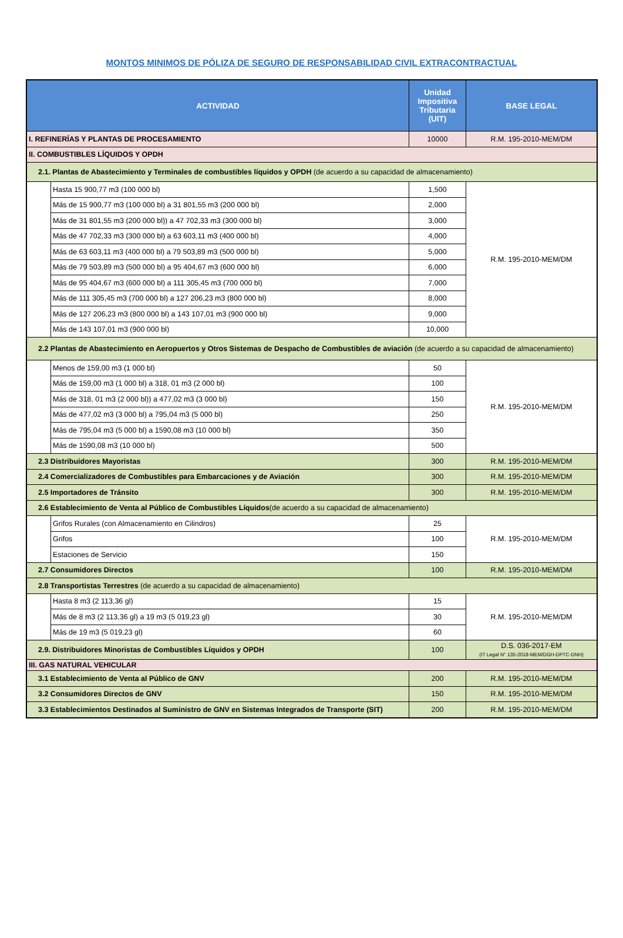MONTOS MINIMOS DE PÓLIZA DE SEGURO DE RESPONSABILIDAD CIVIL EXTRACONTRACTUAL
| ACTIVIDAD | | Unidad Impositiva Tributaria (UIT) | BASE LEGAL |
| --- | --- | --- | --- |
| I. REFINERÍAS Y PLANTAS DE PROCESAMIENTO | | 10000 | R.M. 195-2010-MEM/DM |
| II. COMBUSTIBLES LÍQUIDOS Y OPDH | | | |
| 2.1. Plantas de Abastecimiento y Terminales de combustibles líquidos y OPDH (de acuerdo a su capacidad de almacenamiento) | | | |
| | Hasta 15 900,77 m3 (100 000 bl) | 1,500 | R.M. 195-2010-MEM/DM |
| | Más de 15 900,77 m3 (100 000 bl) a 31 801,55 m3 (200 000 bl) | 2,000 | |
| | Más de 31 801,55 m3 (200 000 bl)) a 47 702,33 m3 (300 000 bl) | 3,000 | |
| | Más de 47 702,33 m3 (300 000 bl) a 63 603,11 m3 (400 000 bl) | 4,000 | |
| | Más de 63 603,11 m3 (400 000 bl) a 79 503,89 m3 (500 000 bl) | 5,000 | |
| | Más de 79 503,89 m3 (500 000 bl) a 95 404,67 m3 (600 000 bl) | 6,000 | |
| | Más de 95 404,67 m3 (600 000 bl) a 111 305,45 m3 (700 000 bl) | 7,000 | |
| | Más de 111 305,45 m3 (700 000 bl) a 127 206,23 m3 (800 000 bl) | 8,000 | |
| | Más de 127 206,23 m3 (800 000 bl) a 143 107,01 m3 (900 000 bl) | 9,000 | |
| | Más de 143 107,01 m3 (900 000 bl) | 10,000 | |
| 2.2 Plantas de Abastecimiento en Aeropuertos y Otros Sistemas de Despacho de Combustibles de aviación (de acuerdo a su capacidad de almacenamiento) | | | |
| | Menos de 159,00 m3 (1 000 bl) | 50 | R.M. 195-2010-MEM/DM |
| | Más de 159,00 m3 (1 000 bl) a 318, 01 m3 (2 000 bl) | 100 | |
| | Más de 318, 01 m3 (2 000 bl)) a 477,02 m3 (3 000 bl) | 150 | |
| | Más de 477,02 m3 (3 000 bl) a 795,04 m3 (5 000 bl) | 250 | |
| | Más de 795,04 m3 (5 000 bl) a 1590,08 m3 (10 000 bl) | 350 | |
| | Más de 1590,08 m3 (10 000 bl) | 500 | |
| 2.3 Distribuidores Mayoristas | | 300 | R.M. 195-2010-MEM/DM |
| 2.4 Comercializadores de Combustibles para Embarcaciones y de Aviación | | 300 | R.M. 195-2010-MEM/DM |
| 2.5 Importadores de Tránsito | | 300 | R.M. 195-2010-MEM/DM |
| 2.6 Establecimiento de Venta al Público de Combustibles Líquidos (de acuerdo a su capacidad de almacenamiento) | | | |
| | Grifos Rurales (con Almacenamiento en Cilindros) | 25 | R.M. 195-2010-MEM/DM |
| | Grifos | 100 | |
| | Estaciones de Servicio | 150 | |
| 2.7 Consumidores Directos | | 100 | R.M. 195-2010-MEM/DM |
| 2.8 Transportistas Terrestres (de acuerdo a su capacidad de almacenamiento) | | | |
| | Hasta 8 m3 (2 113,36 gl) | 15 | R.M. 195-2010-MEM/DM |
| | Más de 8 m3 (2 113,36 gl) a 19 m3 (5 019,23 gl) | 30 | |
| | Más de 19 m3 (5 019,23 gl) | 60 | |
| 2.9. Distribuidores Minoristas de Combustibles Líquidos y OPDH | | 100 | D.S. 036-2017-EM (IT Legal N° 135-2018-MEM/DGH-DPTC-DNH) |
| III. GAS NATURAL VEHICULAR | | | |
| 3.1 Establecimiento de Venta al Público de GNV | | 200 | R.M. 195-2010-MEM/DM |
| 3.2 Consumidores Directos de GNV | | 150 | R.M. 195-2010-MEM/DM |
| 3.3 Establecimientos Destinados al Suministro de GNV en Sistemas Integrados de Transporte (SIT) | | 200 | R.M. 195-2010-MEM/DM |